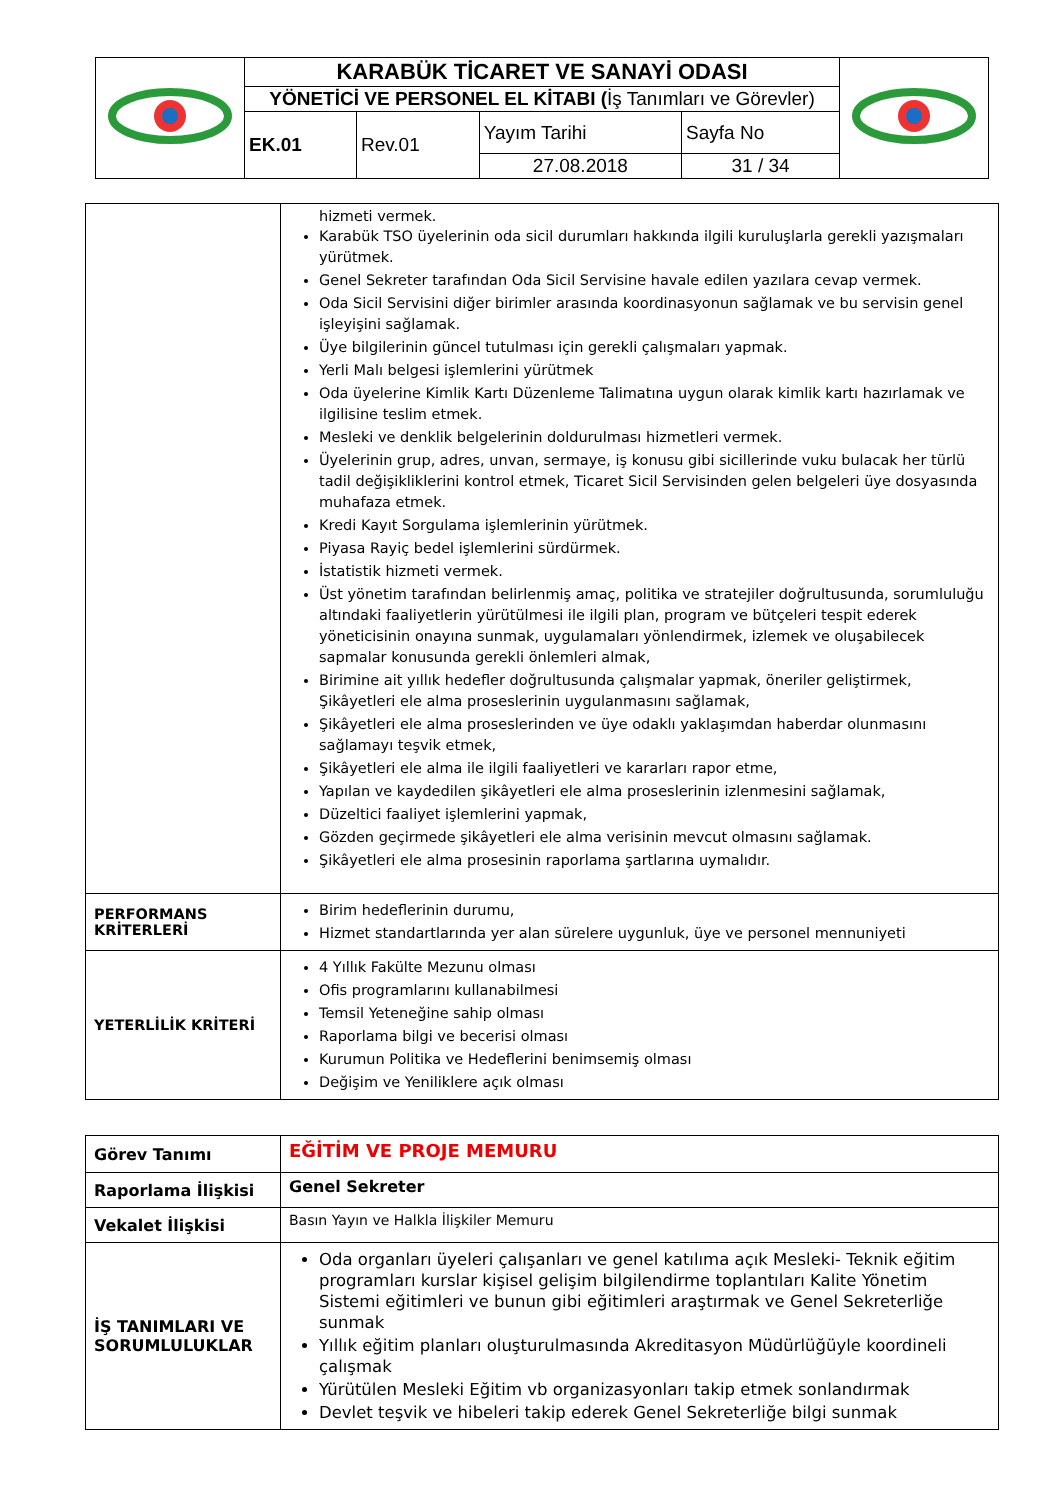| | KARABÜK TİCARET VE SANAYİ ODASI | | | | |
| | YÖNETİCİ VE PERSONEL EL KİTABI ( İş Tanımları ve Görevler) | | | | |
| | EK.01 | Rev.01 | Yayım Tarihi | Sayfa No | |
| | | | 27.08.2018 | 31 / 34 | |
| | hizmeti vermek. Karabük TSO üyelerinin oda sicil durumları hakkında ilgili kuruluşlarla gerekli yazışmaları yürütmek. Genel Sekreter tarafından Oda Sicil Servisine havale edilen yazılara cevap vermek. Oda Sicil Servisini diğer birimler arasında koordinasyonun sağlamak ve bu servisin genel işleyişini sağlamak. Üye bilgilerinin güncel tutulması için gerekli çalışmaları yapmak. Yerli Malı belgesi işlemlerini yürütmek Oda üyelerine Kimlik Kartı Düzenleme Talimatına uygun olarak kimlik kartı hazırlamak ve ilgilisine teslim etmek. Mesleki ve denklik belgelerinin doldurulması hizmetleri vermek. Üyelerinin grup, adres, unvan, sermaye, iş konusu gibi sicillerinde vuku bulacak her türlü tadil değişikliklerini kontrol etmek, Ticaret Sicil Servisinden gelen belgeleri üye dosyasında muhafaza etmek. Kredi Kayıt Sorgulama işlemlerinin yürütmek. Piyasa Rayiç bedel işlemlerini sürdürmek. İstatistik hizmeti vermek. Üst yönetim tarafından belirlenmiş amaç, politika ve stratejiler doğrultusunda, sorumluluğu altındaki faaliyetlerin yürütülmesi ile ilgili plan, program ve bütçeleri tespit ederek yöneticisinin onayına sunmak, uygulamaları yönlendirmek, izlemek ve oluşabilecek sapmalar konusunda gerekli önlemleri almak, Birimine ait yıllık hedefler doğrultusunda çalışmalar yapmak, öneriler geliştirmek, Şikâyetleri ele alma proseslerinin uygulanmasını sağlamak, Şikâyetleri ele alma proseslerinden ve üye odaklı yaklaşımdan haberdar olunmasını sağlamayı teşvik etmek, Şikâyetleri ele alma ile ilgili faaliyetleri ve kararları rapor etme, Yapılan ve kaydedilen şikâyetleri ele alma proseslerinin izlenmesini sağlamak, Düzeltici faaliyet işlemlerini yapmak, Gözden geçirmede şikâyetleri ele alma verisinin mevcut olmasını sağlamak. Şikâyetleri ele alma prosesinin raporlama şartlarına uymalıdır. |
| PERFORMANS KRİTERLERİ | Birim hedeflerinin durumu, Hizmet standartlarında yer alan sürelere uygunluk, üye ve personel mennuniyeti |
| YETERLİLİK KRİTERİ | 4 Yıllık Fakülte Mezunu olması Ofis programlarını kullanabilmesi Temsil Yeteneğine sahip olması Raporlama bilgi ve becerisi olması Kurumun Politika ve Hedeflerini benimsemiş olması Değişim ve Yeniliklere açık olması |
| Görev Tanımı | EĞİTİM VE PROJE MEMURU |
| Raporlama İlişkisi | Genel Sekreter |
| Vekalet İlişkisi | Basın Yayın ve Halkla İlişkiler Memuru |
| İŞ TANIMLARI VE SORUMLULUKLAR | Oda organları üyeleri çalışanları ve genel katılıma açık Mesleki- Teknik eğitim programları kurslar kişisel gelişim bilgilendirme toplantıları Kalite Yönetim Sistemi eğitimleri ve bunun gibi eğitimleri araştırmak ve Genel Sekreterliğe sunmak Yıllık eğitim planları oluşturulmasında Akreditasyon Müdürlüğüyle koordineli çalışmak Yürütülen Mesleki Eğitim vb organizasyonları takip etmek sonlandırmak Devlet teşvik ve hibeleri takip ederek Genel Sekreterliğe bilgi sunmak |